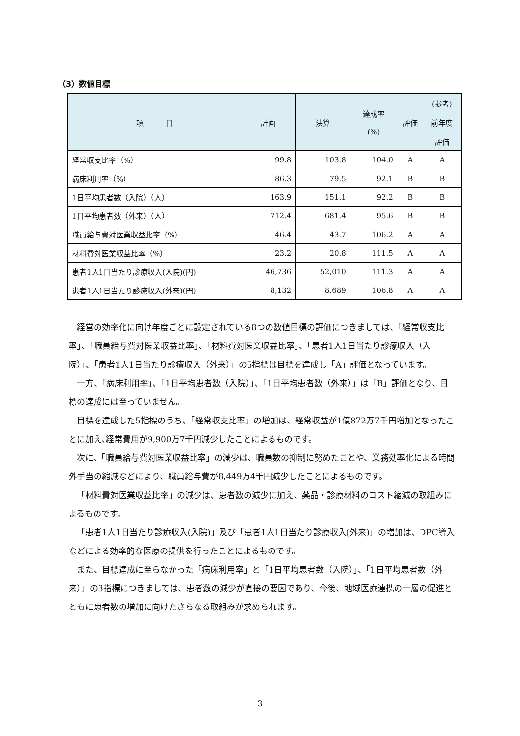（3）数値目標
| 項 目 | 計画 | 決算 | 達成率 (%) | 評価 | (参考) 前年度 評価 |
| --- | --- | --- | --- | --- | --- |
| 経常収支比率（%） | 99.8 | 103.8 | 104.0 | A | A |
| 病床利用率（%） | 86.3 | 79.5 | 92.1 | B | B |
| 1日平均患者数（入院）（人） | 163.9 | 151.1 | 92.2 | B | B |
| 1日平均患者数（外来）（人） | 712.4 | 681.4 | 95.6 | B | B |
| 職員給与費対医業収益比率（%） | 46.4 | 43.7 | 106.2 | A | A |
| 材料費対医業収益比率（%） | 23.2 | 20.8 | 111.5 | A | A |
| 患者1人1日当たり診療収入(入院)(円) | 46,736 | 52,010 | 111.3 | A | A |
| 患者1人1日当たり診療収入(外来)(円) | 8,132 | 8,689 | 106.8 | A | A |
経営の効率化に向け年度ごとに設定されている8つの数値目標の評価につきましては、「経常収支比率」、「職員給与費対医業収益比率」、「材料費対医業収益比率」、「患者1人1日当たり診療収入（入院）」、「患者1人1日当たり診療収入（外来）」の5指標は目標を達成し「A」評価となっています。
一方、「病床利用率」、「1日平均患者数（入院）」、「1日平均患者数（外来）」は「B」評価となり、目標の達成には至っていません。
目標を達成した5指標のうち、「経常収支比率」の増加は、経常収益が1億872万7千円増加となったことに加え､経常費用が9,900万7千円減少したことによるものです。
次に、「職員給与費対医業収益比率」の減少は、職員数の抑制に努めたことや、業務効率化による時間外手当の縮減などにより、職員給与費が8,449万4千円減少したことによるものです。
「材料費対医業収益比率」の減少は、患者数の減少に加え、薬品・診療材料のコスト縮減の取組みによるものです。
「患者1人1日当たり診療収入(入院)」及び「患者1人1日当たり診療収入(外来)」の増加は、DPC導入などによる効率的な医療の提供を行ったことによるものです。
また、目標達成に至らなかった「病床利用率」と「1日平均患者数（入院）」、「1日平均患者数（外来）」の3指標につきましては、患者数の減少が直接の要因であり、今後、地域医療連携の一層の促進とともに患者数の増加に向けたさらなる取組みが求められます。
3